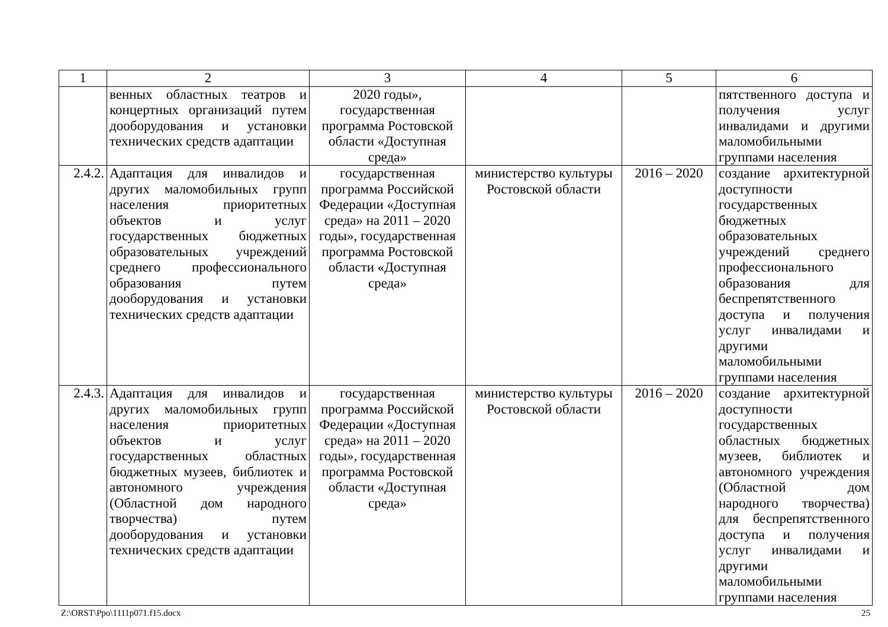| 1 | 2 | 3 | 4 | 5 | 6 |
| --- | --- | --- | --- | --- | --- |
| | венных областных театров и концертных организаций путем дооборудования и установки технических средств адаптации | 2020 годы», государственная программа Ростовской области «Доступная среда» | | | пятственного доступа и получения услуг инвалидами и другими маломобильными группами населения |
| 2.4.2. | Адаптация для инвалидов и других маломобильных групп населения приоритетных объектов и услуг государственных бюджетных образовательных учреждений среднего профессионального образования путем дооборудования и установки технических средств адаптации | государственная программа Российской Федерации «Доступная среда» на 2011 – 2020 годы», государственная программа Ростовской области «Доступная среда» | министерство культуры Ростовской области | 2016 – 2020 | создание архитектурной доступности государственных бюджетных образовательных учреждений среднего профессионального образования для беспрепятственного доступа и получения услуг инвалидами и другими маломобильными группами населения |
| 2.4.3. | Адаптация для инвалидов и других маломобильных групп населения приоритетных объектов и услуг государственных областных бюджетных музеев, библиотек и автономного учреждения (Областной дом народного творчества) путем дооборудования и установки технических средств адаптации | государственная программа Российской Федерации «Доступная среда» на 2011 – 2020 годы», государственная программа Ростовской области «Доступная среда» | министерство культуры Ростовской области | 2016 – 2020 | создание архитектурной доступности государственных областных бюджетных музеев, библиотек и автономного учреждения (Областной дом народного творчества) для беспрепятственного доступа и получения услуг инвалидами и другими маломобильными группами населения |
Z:\ORST\Ppo\1111p071.f15.docx 25